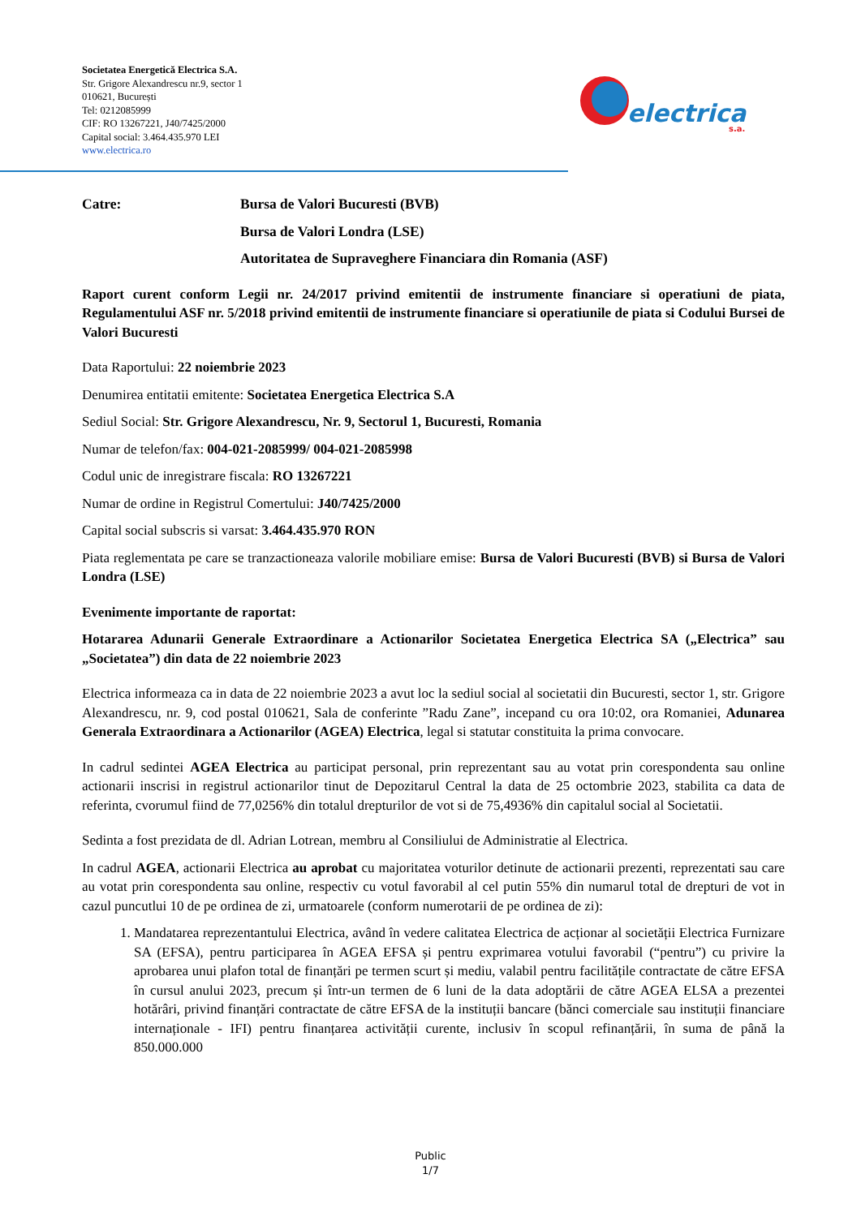Societatea Energetică Electrica S.A.
Str. Grigore Alexandrescu nr.9, sector 1
010621, București
Tel: 0212085999
CIF: RO 13267221, J40/7425/2000
Capital social: 3.464.435.970 LEI
www.electrica.ro
electrica
s.a.
Catre: Bursa de Valori Bucuresti (BVB)
Bursa de Valori Londra (LSE)
Autoritatea de Supraveghere Financiara din Romania (ASF)
Raport curent conform Legii nr. 24/2017 privind emitentii de instrumente financiare si operatiuni de piata, Regulamentului ASF nr. 5/2018 privind emitentii de instrumente financiare si operatiunile de piata si Codului Bursei de Valori Bucuresti
Data Raportului: 22 noiembrie 2023
Denumirea entitatii emitente: Societatea Energetica Electrica S.A
Sediul Social: Str. Grigore Alexandrescu, Nr. 9, Sectorul 1, Bucuresti, Romania
Numar de telefon/fax: 004-021-2085999/ 004-021-2085998
Codul unic de inregistrare fiscala: RO 13267221
Numar de ordine in Registrul Comertului: J40/7425/2000
Capital social subscris si varsat: 3.464.435.970 RON
Piata reglementata pe care se tranzactioneaza valorile mobiliare emise: Bursa de Valori Bucuresti (BVB) si Bursa de Valori Londra (LSE)
Evenimente importante de raportat:
Hotararea Adunarii Generale Extraordinare a Actionarilor Societatea Energetica Electrica SA („Electrica” sau „Societatea”) din data de 22 noiembrie 2023
Electrica informeaza ca in data de 22 noiembrie 2023 a avut loc la sediul social al societatii din Bucuresti, sector 1, str. Grigore Alexandrescu, nr. 9, cod postal 010621, Sala de conferinte ”Radu Zane”, incepand cu ora 10:02, ora Romaniei, Adunarea Generala Extraordinara a Actionarilor (AGEA) Electrica, legal si statutar constituita la prima convocare.
In cadrul sedintei AGEA Electrica au participat personal, prin reprezentant sau au votat prin corespondenta sau online actionarii inscrisi in registrul actionarilor tinut de Depozitarul Central la data de 25 octombrie 2023, stabilita ca data de referinta, cvorumul fiind de 77,0256% din totalul drepturilor de vot si de 75,4936% din capitalul social al Societatii.
Sedinta a fost prezidata de dl. Adrian Lotrean, membru al Consiliului de Administratie al Electrica.
In cadrul AGEA, actionarii Electrica au aprobat cu majoritatea voturilor detinute de actionarii prezenti, reprezentati sau care au votat prin corespondenta sau online, respectiv cu votul favorabil al cel putin 55% din numarul total de drepturi de vot in cazul puncutlui 10 de pe ordinea de zi, urmatoarele (conform numerotarii de pe ordinea de zi):
1. Mandatarea reprezentantului Electrica, având în vedere calitatea Electrica de acționar al societății Electrica Furnizare SA (EFSA), pentru participarea în AGEA EFSA și pentru exprimarea votului favorabil (“pentru”) cu privire la aprobarea unui plafon total de finanțări pe termen scurt și mediu, valabil pentru facilitățile contractate de către EFSA în cursul anului 2023, precum și într-un termen de 6 luni de la data adoptării de către AGEA ELSA a prezentei hotărâri, privind finanțări contractate de către EFSA de la instituții bancare (bănci comerciale sau instituții financiare internaționale - IFI) pentru finanțarea activității curente, inclusiv în scopul refinanțării, în suma de până la 850.000.000
Public
1/7